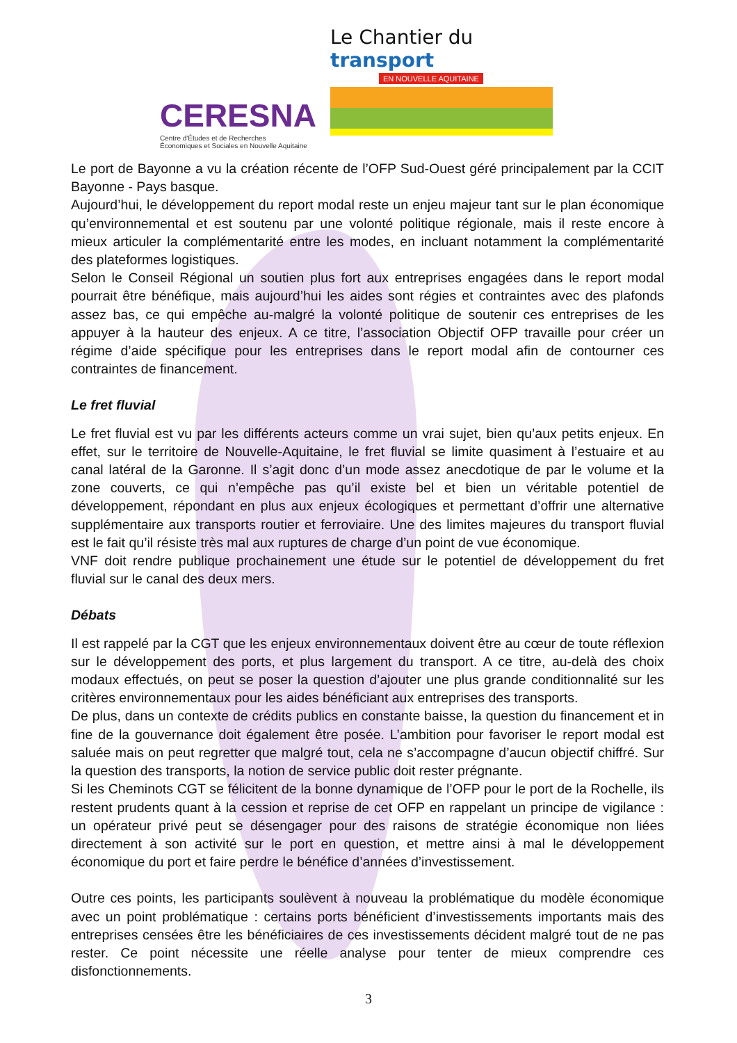CERESNA
Centre d'Études et de Recherches
Économiques et Sociales en Nouvelle Aquitaine
Le Chantier du transport
EN NOUVELLE AQUITAINE
Le port de Bayonne a vu la création récente de l’OFP Sud-Ouest géré principalement par la CCIT Bayonne - Pays basque.
Aujourd’hui, le développement du report modal reste un enjeu majeur tant sur le plan économique qu’environnemental et est soutenu par une volonté politique régionale, mais il reste encore à mieux articuler la complémentarité entre les modes, en incluant notamment la complémentarité des plateformes logistiques.
Selon le Conseil Régional un soutien plus fort aux entreprises engagées dans le report modal pourrait être bénéfique, mais aujourd’hui les aides sont régies et contraintes avec des plafonds assez bas, ce qui empêche au-malgré la volonté politique de soutenir ces entreprises de les appuyer à la hauteur des enjeux. A ce titre, l’association Objectif OFP travaille pour créer un régime d’aide spécifique pour les entreprises dans le report modal afin de contourner ces contraintes de financement.
Le fret fluvial
Le fret fluvial est vu par les différents acteurs comme un vrai sujet, bien qu’aux petits enjeux. En effet, sur le territoire de Nouvelle-Aquitaine, le fret fluvial se limite quasiment à l’estuaire et au canal latéral de la Garonne. Il s’agit donc d’un mode assez anecdotique de par le volume et la zone couverts, ce qui n’empêche pas qu’il existe bel et bien un véritable potentiel de développement, répondant en plus aux enjeux écologiques et permettant d’offrir une alternative supplémentaire aux transports routier et ferroviaire. Une des limites majeures du transport fluvial est le fait qu’il résiste très mal aux ruptures de charge d’un point de vue économique.
VNF doit rendre publique prochainement une étude sur le potentiel de développement du fret fluvial sur le canal des deux mers.
Débats
Il est rappelé par la CGT que les enjeux environnementaux doivent être au cœur de toute réflexion sur le développement des ports, et plus largement du transport. A ce titre, au-delà des choix modaux effectués, on peut se poser la question d’ajouter une plus grande conditionnalité sur les critères environnementaux pour les aides bénéficiant aux entreprises des transports.
De plus, dans un contexte de crédits publics en constante baisse, la question du financement et in fine de la gouvernance doit également être posée. L’ambition pour favoriser le report modal est saluée mais on peut regretter que malgré tout, cela ne s’accompagne d’aucun objectif chiffré. Sur la question des transports, la notion de service public doit rester prégnante.
Si les Cheminots CGT se félicitent de la bonne dynamique de l’OFP pour le port de la Rochelle, ils restent prudents quant à la cession et reprise de cet OFP en rappelant un principe de vigilance : un opérateur privé peut se désengager pour des raisons de stratégie économique non liées directement à son activité sur le port en question, et mettre ainsi à mal le développement économique du port et faire perdre le bénéfice d’années d’investissement.
Outre ces points, les participants soulèvent à nouveau la problématique du modèle économique avec un point problématique : certains ports bénéficient d’investissements importants mais des entreprises censées être les bénéficiaires de ces investissements décident malgré tout de ne pas rester. Ce point nécessite une réelle analyse pour tenter de mieux comprendre ces disfonctionnements.
3